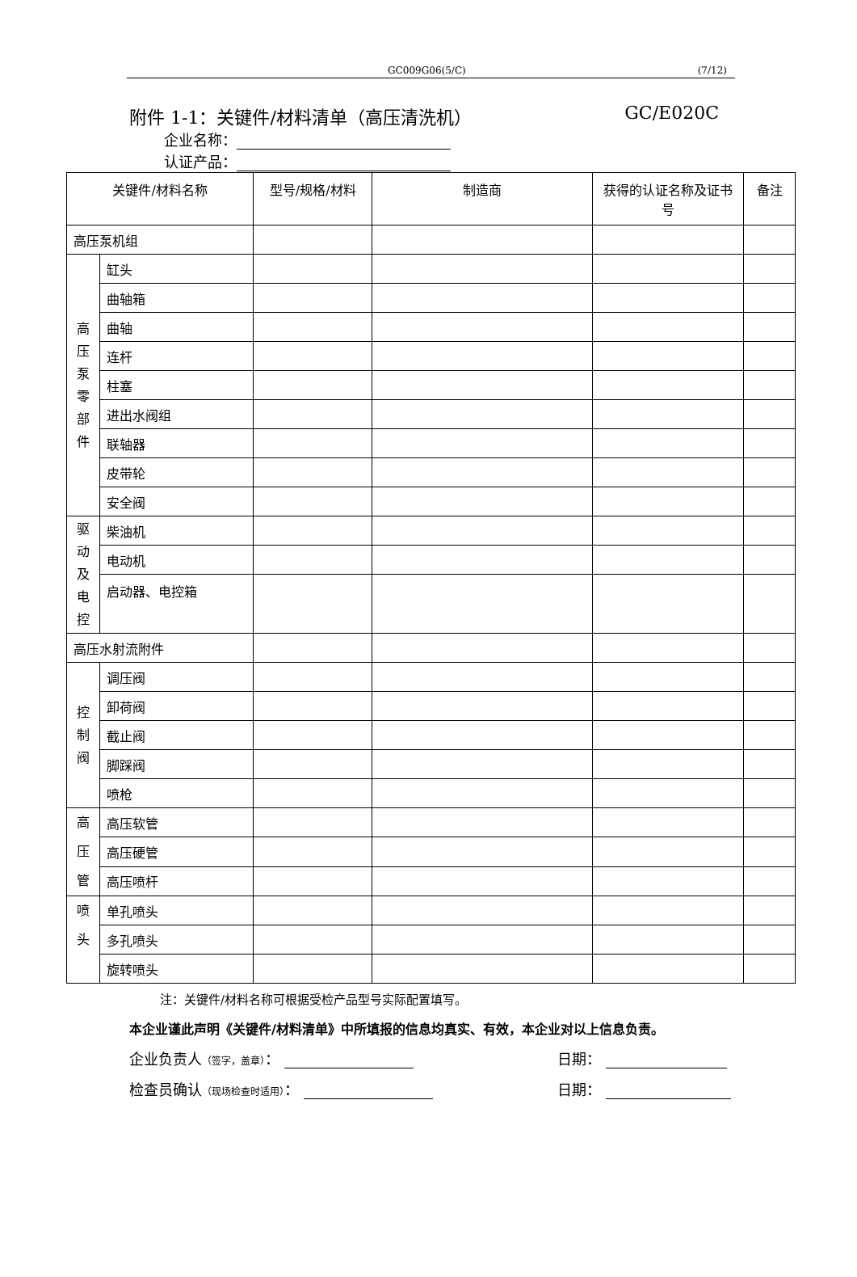GC009G06(5/C) (7/12)
附件 1-1：关键件/材料清单（高压清洗机） GC/E020C
企业名称：
认证产品：
| 关键件/材料名称 | | 型号/规格/材料 | 制造商 | 获得的认证名称及证书号 | 备注 |
| --- | --- | --- | --- | --- | --- |
| 高压泵机组 | | | | | |
| 高 压 泵 零 部 件 | 缸头 | | | | |
| | 曲轴箱 | | | | |
| | 曲轴 | | | | |
| | 连杆 | | | | |
| | 柱塞 | | | | |
| | 进出水阀组 | | | | |
| | 联轴器 | | | | |
| | 皮带轮 | | | | |
| | 安全阀 | | | | |
| 驱 动 及 电 控 | 柴油机 | | | | |
| | 电动机 | | | | |
| | 启动器、电控箱 | | | | |
| 高压水射流附件 | | | | | |
| 控 制 阀 | 调压阀 | | | | |
| | 卸荷阀 | | | | |
| | 截止阀 | | | | |
| | 脚踩阀 | | | | |
| | 喷枪 | | | | |
| 高 压 管 | 高压软管 | | | | |
| | 高压硬管 | | | | |
| | 高压喷杆 | | | | |
| 喷 头 | 单孔喷头 | | | | |
| | 多孔喷头 | | | | |
| | 旋转喷头 | | | | |
注：关键件/材料名称可根据受检产品型号实际配置填写。
本企业谨此声明《关键件/材料清单》中所填报的信息均真实、有效，本企业对以上信息负责。
企业负责人（签字，盖章）： 日期：
检查员确认（现场检查时适用）： 日期：